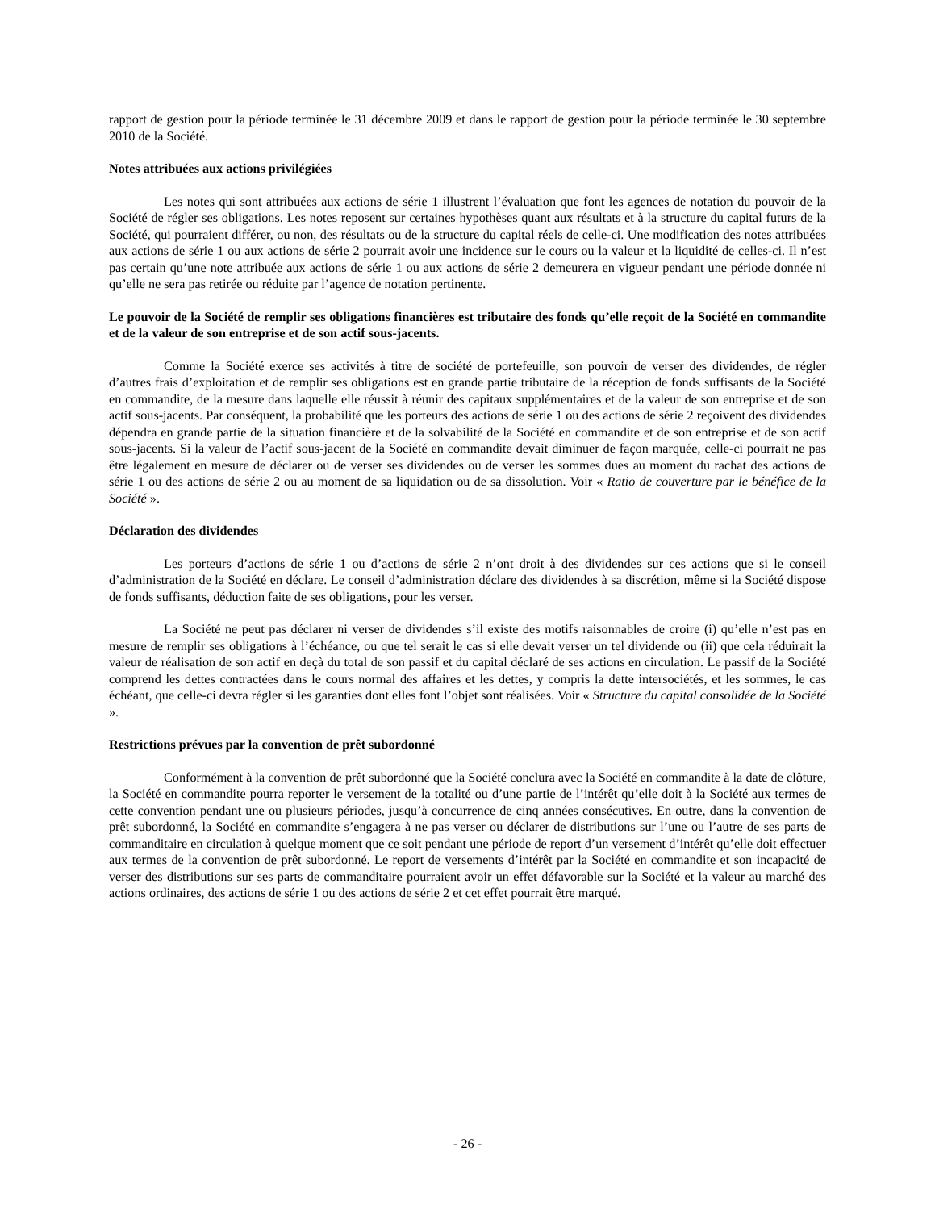rapport de gestion pour la période terminée le 31 décembre 2009 et dans le rapport de gestion pour la période terminée le 30 septembre 2010 de la Société.
Notes attribuées aux actions privilégiées
Les notes qui sont attribuées aux actions de série 1 illustrent l’évaluation que font les agences de notation du pouvoir de la Société de régler ses obligations. Les notes reposent sur certaines hypothèses quant aux résultats et à la structure du capital futurs de la Société, qui pourraient différer, ou non, des résultats ou de la structure du capital réels de celle-ci. Une modification des notes attribuées aux actions de série 1 ou aux actions de série 2 pourrait avoir une incidence sur le cours ou la valeur et la liquidité de celles-ci. Il n’est pas certain qu’une note attribuée aux actions de série 1 ou aux actions de série 2 demeurera en vigueur pendant une période donnée ni qu’elle ne sera pas retirée ou réduite par l’agence de notation pertinente.
Le pouvoir de la Société de remplir ses obligations financières est tributaire des fonds qu’elle reçoit de la Société en commandite et de la valeur de son entreprise et de son actif sous-jacents.
Comme la Société exerce ses activités à titre de société de portefeuille, son pouvoir de verser des dividendes, de régler d’autres frais d’exploitation et de remplir ses obligations est en grande partie tributaire de la réception de fonds suffisants de la Société en commandite, de la mesure dans laquelle elle réussit à réunir des capitaux supplémentaires et de la valeur de son entreprise et de son actif sous-jacents. Par conséquent, la probabilité que les porteurs des actions de série 1 ou des actions de série 2 reçoivent des dividendes dépendra en grande partie de la situation financière et de la solvabilité de la Société en commandite et de son entreprise et de son actif sous-jacents. Si la valeur de l’actif sous-jacent de la Société en commandite devait diminuer de façon marquée, celle-ci pourrait ne pas être légalement en mesure de déclarer ou de verser ses dividendes ou de verser les sommes dues au moment du rachat des actions de série 1 ou des actions de série 2 ou au moment de sa liquidation ou de sa dissolution. Voir « Ratio de couverture par le bénéfice de la Société ».
Déclaration des dividendes
Les porteurs d’actions de série 1 ou d’actions de série 2 n’ont droit à des dividendes sur ces actions que si le conseil d’administration de la Société en déclare. Le conseil d’administration déclare des dividendes à sa discrétion, même si la Société dispose de fonds suffisants, déduction faite de ses obligations, pour les verser.
La Société ne peut pas déclarer ni verser de dividendes s’il existe des motifs raisonnables de croire (i) qu’elle n’est pas en mesure de remplir ses obligations à l’échéance, ou que tel serait le cas si elle devait verser un tel dividende ou (ii) que cela réduirait la valeur de réalisation de son actif en deçà du total de son passif et du capital déclaré de ses actions en circulation. Le passif de la Société comprend les dettes contractées dans le cours normal des affaires et les dettes, y compris la dette intersociétés, et les sommes, le cas échéant, que celle-ci devra régler si les garanties dont elles font l’objet sont réalisées. Voir « Structure du capital consolidée de la Société ».
Restrictions prévues par la convention de prêt subordonné
Conformément à la convention de prêt subordonné que la Société conclura avec la Société en commandite à la date de clôture, la Société en commandite pourra reporter le versement de la totalité ou d’une partie de l’intérêt qu’elle doit à la Société aux termes de cette convention pendant une ou plusieurs périodes, jusqu’à concurrence de cinq années consécutives. En outre, dans la convention de prêt subordonné, la Société en commandite s’engagera à ne pas verser ou déclarer de distributions sur l’une ou l’autre de ses parts de commanditaire en circulation à quelque moment que ce soit pendant une période de report d’un versement d’intérêt qu’elle doit effectuer aux termes de la convention de prêt subordonné. Le report de versements d’intérêt par la Société en commandite et son incapacité de verser des distributions sur ses parts de commanditaire pourraient avoir un effet défavorable sur la Société et la valeur au marché des actions ordinaires, des actions de série 1 ou des actions de série 2 et cet effet pourrait être marqué.
- 26 -